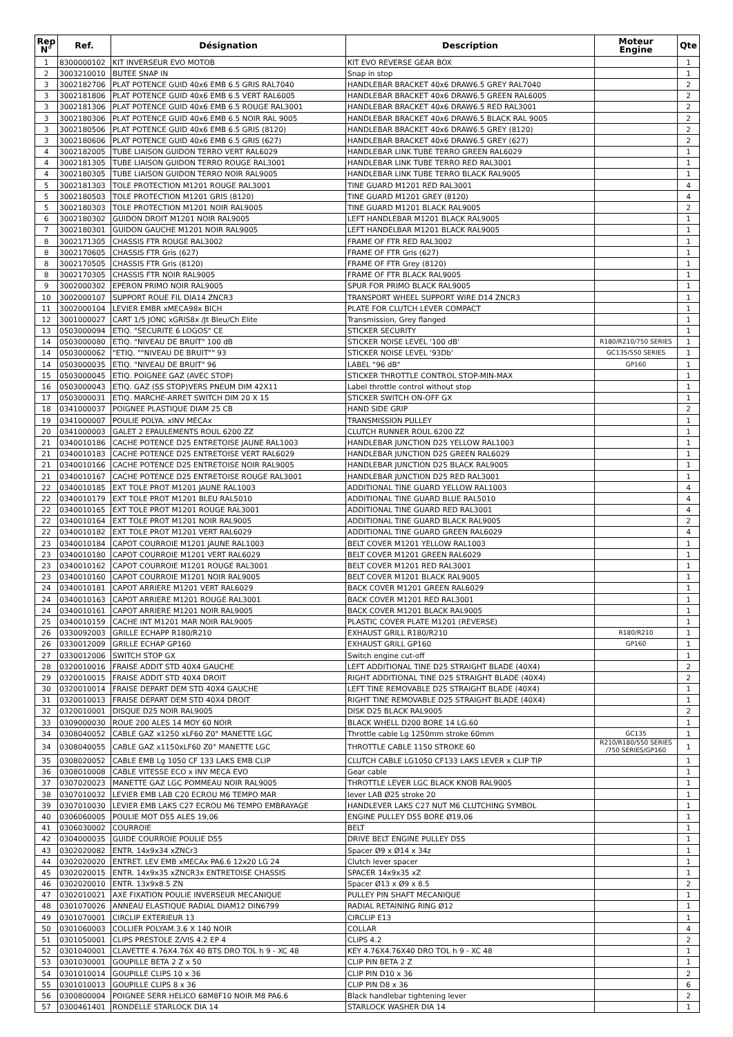| Rep N° | Ref. | Désignation | Description | Moteur Engine | Qte |
| --- | --- | --- | --- | --- | --- |
| 1 | 8300000102 | KIT INVERSEUR EVO MOTOB | KIT EVO REVERSE GEAR BOX | | 1 |
| 2 | 3003210010 | BUTEE SNAP IN | Snap in stop | | 1 |
| 3 | 3002182706 | PLAT POTENCE GUID 40x6 EMB 6.5 GRIS RAL7040 | HANDLEBAR BRACKET 40x6 DRAW6.5 GREY RAL7040 | | 2 |
| 3 | 3002181806 | PLAT POTENCE GUID 40x6 EMB 6.5 VERT RAL6005 | HANDLEBAR BRACKET 40x6 DRAW6.5 GREEN RAL6005 | | 2 |
| 3 | 3002181306 | PLAT POTENCE GUID 40x6 EMB 6.5 ROUGE RAL3001 | HANDLEBAR BRACKET 40x6 DRAW6.5 RED RAL3001 | | 2 |
| 3 | 3002180306 | PLAT POTENCE GUID 40x6 EMB 6.5 NOIR RAL 9005 | HANDLEBAR BRACKET 40x6 DRAW6.5 BLACK RAL 9005 | | 2 |
| 3 | 3002180506 | PLAT POTENCE GUID 40x6 EMB 6.5 GRIS (8120) | HANDLEBAR BRACKET 40x6 DRAW6.5 GREY (8120) | | 2 |
| 3 | 3002180606 | PLAT POTENCE GUID 40x6 EMB 6.5 GRIS (627) | HANDLEBAR BRACKET 40x6 DRAW6.5 GREY (627) | | 2 |
| 4 | 3002182005 | TUBE LIAISON GUIDON TERRO VERT RAL6029 | HANDLEBAR LINK TUBE TERRO GREEN RAL6029 | | 1 |
| 4 | 3002181305 | TUBE LIAISON GUIDON TERRO ROUGE RAL3001 | HANDLEBAR LINK TUBE TERRO RED RAL3001 | | 1 |
| 4 | 3002180305 | TUBE LIAISON GUIDON TERRO NOIR RAL9005 | HANDLEBAR LINK TUBE TERRO BLACK RAL9005 | | 1 |
| 5 | 3002181303 | TOLE PROTECTION M1201 ROUGE RAL3001 | TINE GUARD M1201 RED RAL3001 | | 4 |
| 5 | 3002180503 | TOLE PROTECTION M1201 GRIS (8120) | TINE GUARD M1201 GREY (8120) | | 4 |
| 5 | 3002180303 | TOLE PROTECTION M1201 NOIR RAL9005 | TINE GUARD M1201 BLACK RAL9005 | | 2 |
| 6 | 3002180302 | GUIDON DROIT M1201 NOIR RAL9005 | LEFT HANDLEBAR M1201 BLACK RAL9005 | | 1 |
| 7 | 3002180301 | GUIDON GAUCHE M1201 NOIR RAL9005 | LEFT HANDELBAR M1201 BLACK RAL9005 | | 1 |
| 8 | 3002171305 | CHASSIS FTR ROUGE RAL3002 | FRAME OF FTR RED RAL3002 | | 1 |
| 8 | 3002170605 | CHASSIS FTR Gris (627) | FRAME OF FTR Gris (627) | | 1 |
| 8 | 3002170505 | CHASSIS FTR Gris (8120) | FRAME OF FTR Grey (8120) | | 1 |
| 8 | 3002170305 | CHASSIS FTR NOIR RAL9005 | FRAME OF FTR BLACK RAL9005 | | 1 |
| 9 | 3002000302 | EPERON PRIMO NOIR RAL9005 | SPUR FOR PRIMO BLACK RAL9005 | | 1 |
| 10 | 3002000107 | SUPPORT ROUE FIL DIA14 ZNCR3 | TRANSPORT WHEEL SUPPORT WIRE D14 ZNCR3 | | 1 |
| 11 | 3002000104 | LEVIER EMBR xMECA98x BICH | PLATE FOR CLUTCH LEVER COMPACT | | 1 |
| 12 | 3001000027 | CART 1/5 JONC xGRIS8x /Jt Bleu/Ch Elite | Transmission, Grey flanged | | 1 |
| 13 | 0503000094 | ETIQ. "SECURITE 6 LOGOS" CE | STICKER SECURITY | | 1 |
| 14 | 0503000080 | ETIQ. "NIVEAU DE BRUIT" 100 dB | STICKER NOISE LEVEL '100 dB' | R180/R210/750 SERIES | 1 |
| 14 | 0503000062 | "ETIQ. ""NIVEAU DE BRUIT"" 93 | STICKER NOISE LEVEL '93Db' | GC135/550 SERIES | 1 |
| 14 | 0503000035 | ETIQ. "NIVEAU DE BRUIT" 96 | LABEL "96 dB" | GP160 | 1 |
| 15 | 0503000045 | ETIQ. POIGNEE GAZ (AVEC STOP) | STICKER THROTTLE CONTROL STOP-MIN-MAX | | 1 |
| 16 | 0503000043 | ETIQ. GAZ (SS STOP)VERS PNEUM DIM 42X11 | Label throttle control without stop | | 1 |
| 17 | 0503000031 | ETIQ. MARCHE-ARRET SWITCH DIM 20 X 15 | STICKER SWITCH ON-OFF GX | | 1 |
| 18 | 0341000037 | POIGNEE PLASTIQUE DIAM 25 CB | HAND SIDE GRIP | | 2 |
| 19 | 0341000007 | POULIE POLYA. xINV MECAx | TRANSMISSION PULLEY | | 1 |
| 20 | 0341000003 | GALET 2 EPAULEMENTS ROUL 6200 ZZ | CLUTCH RUNNER ROUL 6200 ZZ | | 1 |
| 21 | 0340010186 | CACHE POTENCE D25 ENTRETOISE JAUNE RAL1003 | HANDLEBAR JUNCTION D25 YELLOW RAL1003 | | 1 |
| 21 | 0340010183 | CACHE POTENCE D25 ENTRETOISE VERT RAL6029 | HANDLEBAR JUNCTION D25 GREEN RAL6029 | | 1 |
| 21 | 0340010166 | CACHE POTENCE D25 ENTRETOISE NOIR RAL9005 | HANDLEBAR JUNCTION D25 BLACK RAL9005 | | 1 |
| 21 | 0340010167 | CACHE POTENCE D25 ENTRETOISE ROUGE RAL3001 | HANDLEBAR JUNCTION D25 RED RAL3001 | | 1 |
| 22 | 0340010185 | EXT TOLE PROT M1201 JAUNE RAL1003 | ADDITIONAL TINE GUARD YELLOW RAL1003 | | 4 |
| 22 | 0340010179 | EXT TOLE PROT M1201 BLEU RAL5010 | ADDITIONAL TINE GUARD BLUE RAL5010 | | 4 |
| 22 | 0340010165 | EXT TOLE PROT M1201 ROUGE RAL3001 | ADDITIONAL TINE GUARD RED RAL3001 | | 4 |
| 22 | 0340010164 | EXT TOLE PROT M1201 NOIR RAL9005 | ADDITIONAL TINE GUARD BLACK RAL9005 | | 2 |
| 22 | 0340010182 | EXT TOLE PROT M1201 VERT RAL6029 | ADDITIONAL TINE GUARD GREEN RAL6029 | | 4 |
| 23 | 0340010184 | CAPOT COURROIE M1201 JAUNE RAL1003 | BELT COVER M1201 YELLOW RAL1003 | | 1 |
| 23 | 0340010180 | CAPOT COURROIE M1201 VERT RAL6029 | BELT COVER M1201 GREEN RAL6029 | | 1 |
| 23 | 0340010162 | CAPOT COURROIE M1201 ROUGE RAL3001 | BELT COVER M1201 RED RAL3001 | | 1 |
| 23 | 0340010160 | CAPOT COURROIE M1201 NOIR RAL9005 | BELT COVER M1201 BLACK RAL9005 | | 1 |
| 24 | 0340010181 | CAPOT ARRIERE M1201 VERT RAL6029 | BACK COVER M1201 GREEN RAL6029 | | 1 |
| 24 | 0340010163 | CAPOT ARRIERE M1201 ROUGE RAL3001 | BACK COVER M1201 RED RAL3001 | | 1 |
| 24 | 0340010161 | CAPOT ARRIERE M1201 NOIR RAL9005 | BACK COVER M1201 BLACK RAL9005 | | 1 |
| 25 | 0340010159 | CACHE INT M1201 MAR NOIR RAL9005 | PLASTIC COVER PLATE M1201 (REVERSE) | | 1 |
| 26 | 0330092003 | GRILLE ECHAPP R180/R210 | EXHAUST GRILL R180/R210 | R180/R210 | 1 |
| 26 | 0330012009 | GRILLE ECHAP GP160 | EXHAUST GRILL GP160 | GP160 | 1 |
| 27 | 0330012006 | SWITCH STOP GX | Switch engine cut-off | | 1 |
| 28 | 0320010016 | FRAISE ADDIT STD 40X4 GAUCHE | LEFT ADDITIONAL TINE D25 STRAIGHT BLADE (40X4) | | 2 |
| 29 | 0320010015 | FRAISE ADDIT STD 40X4 DROIT | RIGHT ADDITIONAL TINE D25 STRAIGHT BLADE (40X4) | | 2 |
| 30 | 0320010014 | FRAISE DEPART DEM STD 40X4 GAUCHE | LEFT TINE REMOVABLE D25 STRAIGHT BLADE (40X4) | | 1 |
| 31 | 0320010013 | FRAISE DEPART DEM STD 40X4 DROIT | RIGHT TINE REMOVABLE D25 STRAIGHT BLADE (40X4) | | 1 |
| 32 | 0320010001 | DISQUE D25 NOIR RAL9005 | DISK D25 BLACK RAL9005 | | 2 |
| 33 | 0309000030 | ROUE 200 ALES 14 MOY 60 NOIR | BLACK WHELL D200 BORE 14 LG.60 | | 1 |
| 34 | 0308040052 | CABLE GAZ x1250 xLF60 Z0° MANETTE LGC | Throttle cable Lg 1250mm stroke 60mm | GC135 | 1 |
| 34 | 0308040055 | CABLE GAZ x1150xLF60 Z0° MANETTE LGC | THROTTLE CABLE 1150 STROKE 60 | R210/R180/550 SERIES /750 SERIES/GP160 | 1 |
| 35 | 0308020052 | CABLE EMB Lg 1050 CF 133 LAKS EMB CLIP | CLUTCH CABLE LG1050 CF133 LAKS LEVER x CLIP TIP | | 1 |
| 36 | 0308010008 | CABLE VITESSE ECO x INV MECA EVO | Gear cable | | 1 |
| 37 | 0307020023 | MANETTE GAZ LGC POMMEAU NOIR RAL9005 | THROTTLE LEVER LGC BLACK KNOB RAL9005 | | 1 |
| 38 | 0307010032 | LEVIER EMB LAB C20 ECROU M6 TEMPO MAR | lever LAB Ø25 stroke 20 | | 1 |
| 39 | 0307010030 | LEVIER EMB LAKS C27 ECROU M6 TEMPO EMBRAYAGE | HANDLEVER LAKS C27 NUT M6 CLUTCHING SYMBOL | | 1 |
| 40 | 0306060005 | POULIE MOT D55 ALES 19,06 | ENGINE PULLEY D55 BORE Ø19,06 | | 1 |
| 41 | 0306030002 | COURROIE | BELT | | 1 |
| 42 | 0304000035 | GUIDE COURROIE POULIE D55 | DRIVE BELT ENGINE PULLEY D55 | | 1 |
| 43 | 0302020082 | ENTR. 14x9x34 xZNCr3 | Spacer Ø9 x Ø14 x 34z | | 1 |
| 44 | 0302020020 | ENTRET. LEV EMB xMECAx PA6.6 12x20 LG 24 | Clutch lever spacer | | 1 |
| 45 | 0302020015 | ENTR. 14x9x35 xZNCR3x ENTRETOISE CHASSIS | SPACER 14x9x35 xZ | | 1 |
| 46 | 0302020010 | ENTR. 13x9x8.5 ZN | Spacer Ø13 x Ø9 x 8.5 | | 2 |
| 47 | 0302010021 | AXE FIXATION POULIE INVERSEUR MECANIQUE | PULLEY PIN SHAFT MECANIQUE | | 1 |
| 48 | 0301070026 | ANNEAU ELASTIQUE RADIAL DIAM12 DIN6799 | RADIAL RETAINING RING Ø12 | | 1 |
| 49 | 0301070001 | CIRCLIP EXTERIEUR 13 | CIRCLIP E13 | | 1 |
| 50 | 0301060003 | COLLIER POLYAM.3.6 X 140 NOIR | COLLAR | | 4 |
| 51 | 0301050001 | CLIPS PRESTOLE Z/VIS 4.2 EP 4 | CLIPS 4.2 | | 2 |
| 52 | 0301040001 | CLAVETTE 4.76X4.76X 40 BTS DRO TOL h 9 - XC 48 | KEY 4.76X4.76X40 DRO TOL h 9 - XC 48 | | 1 |
| 53 | 0301030001 | GOUPILLE BETA 2 Z x 50 | CLIP PIN BETA 2 Z | | 1 |
| 54 | 0301010014 | GOUPILLE CLIPS 10 x 36 | CLIP PIN D10 x 36 | | 2 |
| 55 | 0301010013 | GOUPILLE CLIPS 8 x 36 | CLIP PIN D8 x 36 | | 6 |
| 56 | 0300800004 | POIGNEE SERR HELICO 68M8F10 NOIR M8 PA6.6 | Black handlebar tightening lever | | 2 |
| 57 | 0300461401 | RONDELLE STARLOCK DIA 14 | STARLOCK WASHER DIA 14 | | 1 |